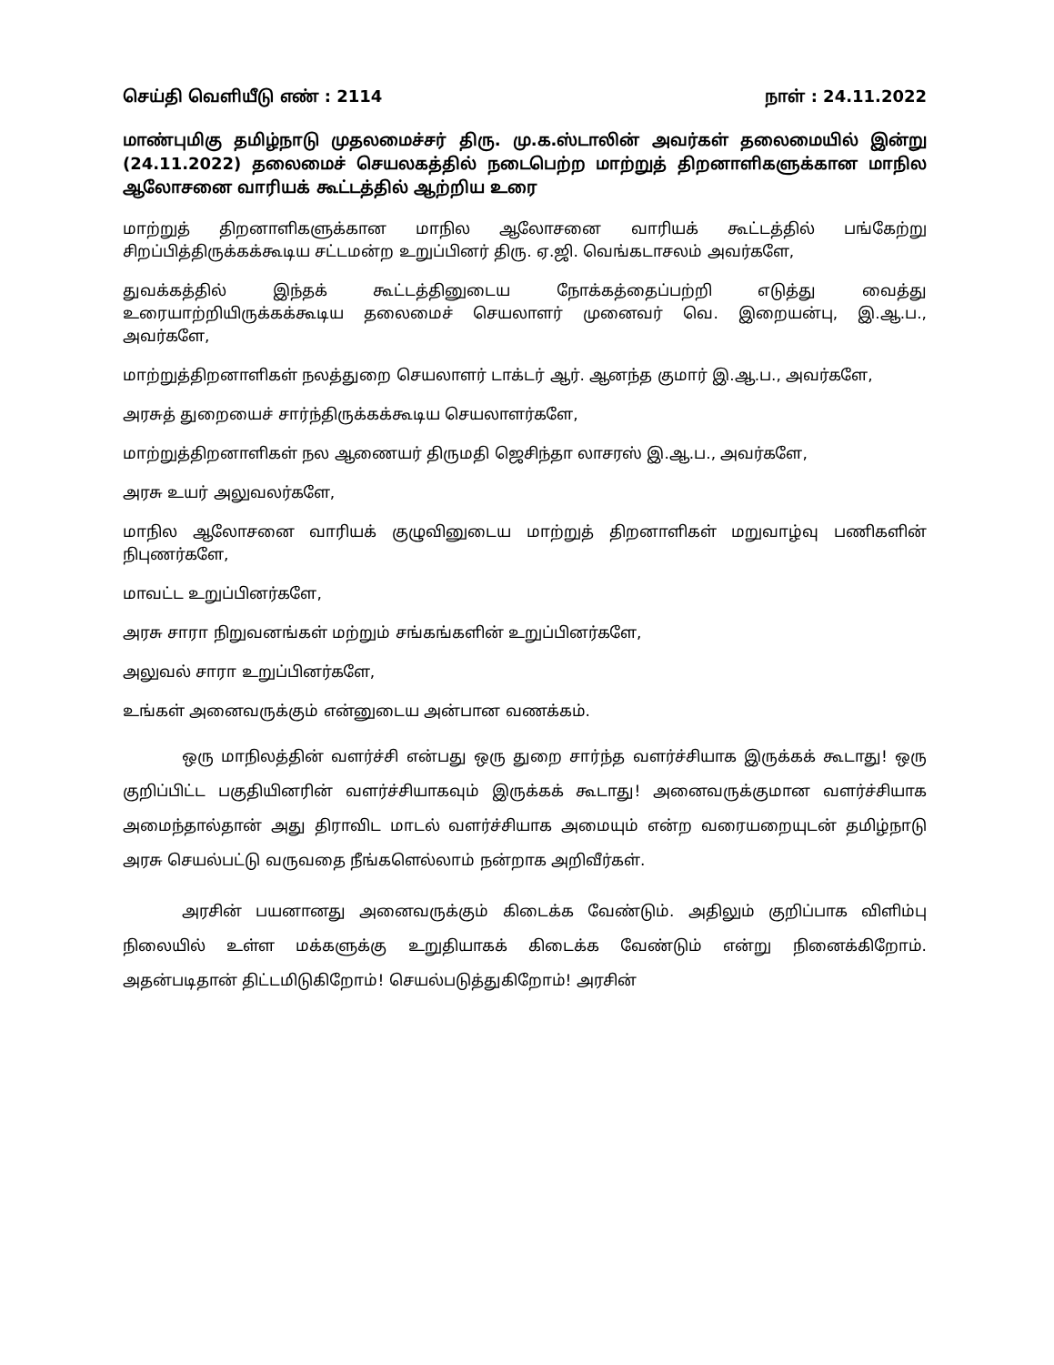செய்தி வெளியீடு எண் : 2114 நாள் : 24.11.2022
மாண்புமிகு தமிழ்நாடு முதலமைச்சர் திரு. மு.க.ஸ்டாலின் அவர்கள் தலைமையில் இன்று (24.11.2022) தலைமைச் செயலகத்தில் நடைபெற்ற மாற்றுத் திறனாளிகளுக்கான மாநில ஆலோசனை வாரியக் கூட்டத்தில் ஆற்றிய உரை
மாற்றுத் திறனாளிகளுக்கான மாநில ஆலோசனை வாரியக் கூட்டத்தில் பங்கேற்று சிறப்பித்திருக்கக்கூடிய சட்டமன்ற உறுப்பினர் திரு. ஏ.ஜி. வெங்கடாசலம் அவர்களே,
துவக்கத்தில் இந்தக் கூட்டத்தினுடைய நோக்கத்தைப்பற்றி எடுத்து வைத்து உரையாற்றியிருக்கக்கூடிய தலைமைச் செயலாளர் முனைவர் வெ. இறையன்பு, இ.ஆ.ப., அவர்களே,
மாற்றுத்திறனாளிகள் நலத்துறை செயலாளர் டாக்டர் ஆர். ஆனந்த குமார் இ.ஆ.ப., அவர்களே,
அரசுத் துறையைச் சார்ந்திருக்கக்கூடிய செயலாளர்களே,
மாற்றுத்திறனாளிகள் நல ஆணையர் திருமதி ஜெசிந்தா லாசரஸ் இ.ஆ.ப., அவர்களே,
அரசு உயர் அலுவலர்களே,
மாநில ஆலோசனை வாரியக் குழுவினுடைய மாற்றுத் திறனாளிகள் மறுவாழ்வு பணிகளின் நிபுணர்களே,
மாவட்ட உறுப்பினர்களே,
அரசு சாரா நிறுவனங்கள் மற்றும் சங்கங்களின் உறுப்பினர்களே,
அலுவல் சாரா உறுப்பினர்களே,
உங்கள் அனைவருக்கும் என்னுடைய அன்பான வணக்கம்.
ஒரு மாநிலத்தின் வளர்ச்சி என்பது ஒரு துறை சார்ந்த வளர்ச்சியாக இருக்கக் கூடாது! ஒரு குறிப்பிட்ட பகுதியினரின் வளர்ச்சியாகவும் இருக்கக் கூடாது! அனைவருக்குமான வளர்ச்சியாக அமைந்தால்தான் அது திராவிட மாடல் வளர்ச்சியாக அமையும் என்ற வரையறையுடன் தமிழ்நாடு அரசு செயல்பட்டு வருவதை நீங்களெல்லாம் நன்றாக அறிவீர்கள்.
அரசின் பயனானது அனைவருக்கும் கிடைக்க வேண்டும். அதிலும் குறிப்பாக விளிம்பு நிலையில் உள்ள மக்களுக்கு உறுதியாகக் கிடைக்க வேண்டும் என்று நினைக்கிறோம். அதன்படிதான் திட்டமிடுகிறோம்! செயல்படுத்துகிறோம்! அரசின்